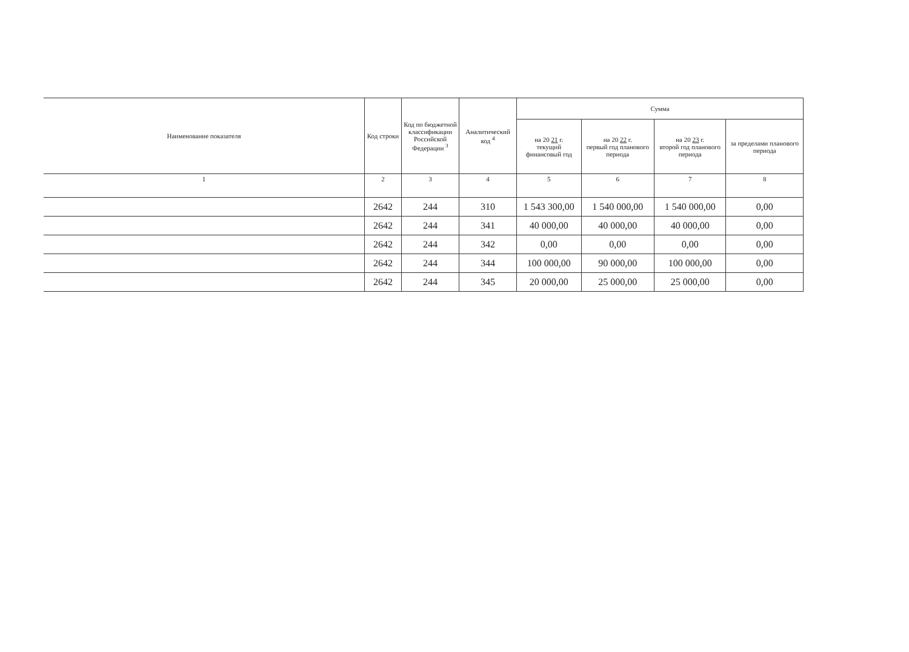| Наименование показателя | Код строки | Код по бюджетной классификации Российской Федерации <sup>3</sup> | Аналитический код <sup>4</sup> | Сумма | | | |
| --- | --- | --- | --- | --- | --- | --- | --- |
| | | | | на 20 21 г. текущий финансовый год | на 20 22 г. первый год планового периода | на 20 23 г. второй год планового периода | за пределами планового периода |
| 1 | 2 | 3 | 4 | 5 | 6 | 7 | 8 |
| | 2642 | 244 | 310 | 1 543 300,00 | 1 540 000,00 | 1 540 000,00 | 0,00 |
| | 2642 | 244 | 341 | 40 000,00 | 40 000,00 | 40 000,00 | 0,00 |
| | 2642 | 244 | 342 | 0,00 | 0,00 | 0,00 | 0,00 |
| | 2642 | 244 | 344 | 100 000,00 | 90 000,00 | 100 000,00 | 0,00 |
| | 2642 | 244 | 345 | 20 000,00 | 25 000,00 | 25 000,00 | 0,00 |